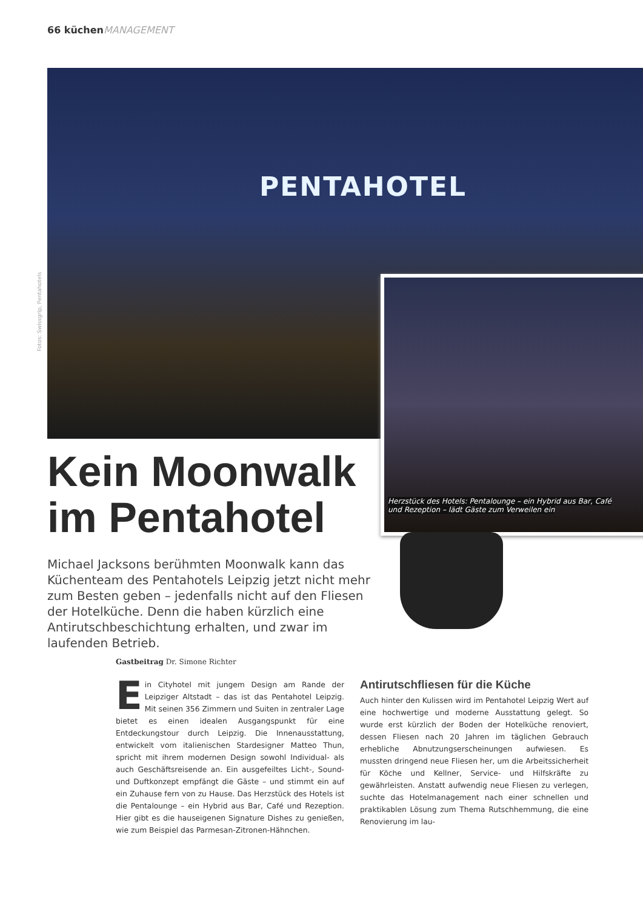66 küchenMANAGEMENT
PENTAHOTEL
Fotos: Swissgrip, Pentahotels
Herzstück des Hotels: Pentalounge – ein Hybrid aus Bar, Café und Rezeption – lädt Gäste zum Verweilen ein
Kein Moonwalk im Pentahotel
Michael Jacksons berühmten Moonwalk kann das Küchenteam des Pentahotels Leipzig jetzt nicht mehr zum Besten geben – jedenfalls nicht auf den Fliesen der Hotelküche. Denn die haben kürzlich eine Antirutschbeschichtung erhalten, und zwar im laufenden Betrieb.
Gastbeitrag Dr. Simone Richter
Ein Cityhotel mit jungem Design am Rande der Leipziger Altstadt – das ist das Pentahotel Leipzig. Mit seinen 356 Zimmern und Suiten in zentraler Lage bietet es einen idealen Ausgangspunkt für eine Entdeckungstour durch Leipzig. Die Innenausstattung, entwickelt vom italienischen Stardesigner Matteo Thun, spricht mit ihrem modernen Design sowohl Individual- als auch Geschäftsreisende an. Ein ausgefeiltes Licht-, Sound- und Duftkonzept empfängt die Gäste – und stimmt ein auf ein Zuhause fern von zu Hause. Das Herzstück des Hotels ist die Pentalounge – ein Hybrid aus Bar, Café und Rezeption. Hier gibt es die hauseigenen Signature Dishes zu genießen, wie zum Beispiel das Parmesan-Zitronen-Hähnchen.
Antirutschfliesen für die Küche
Auch hinter den Kulissen wird im Pentahotel Leipzig Wert auf eine hochwertige und moderne Ausstattung gelegt. So wurde erst kürzlich der Boden der Hotelküche renoviert, dessen Fliesen nach 20 Jahren im täglichen Gebrauch erhebliche Abnutzungserscheinungen aufwiesen. Es mussten dringend neue Fliesen her, um die Arbeitssicherheit für Köche und Kellner, Service- und Hilfskräfte zu gewährleisten. Anstatt aufwendig neue Fliesen zu verlegen, suchte das Hotelmanagement nach einer schnellen und praktikablen Lösung zum Thema Rutschhemmung, die eine Renovierung im lau-